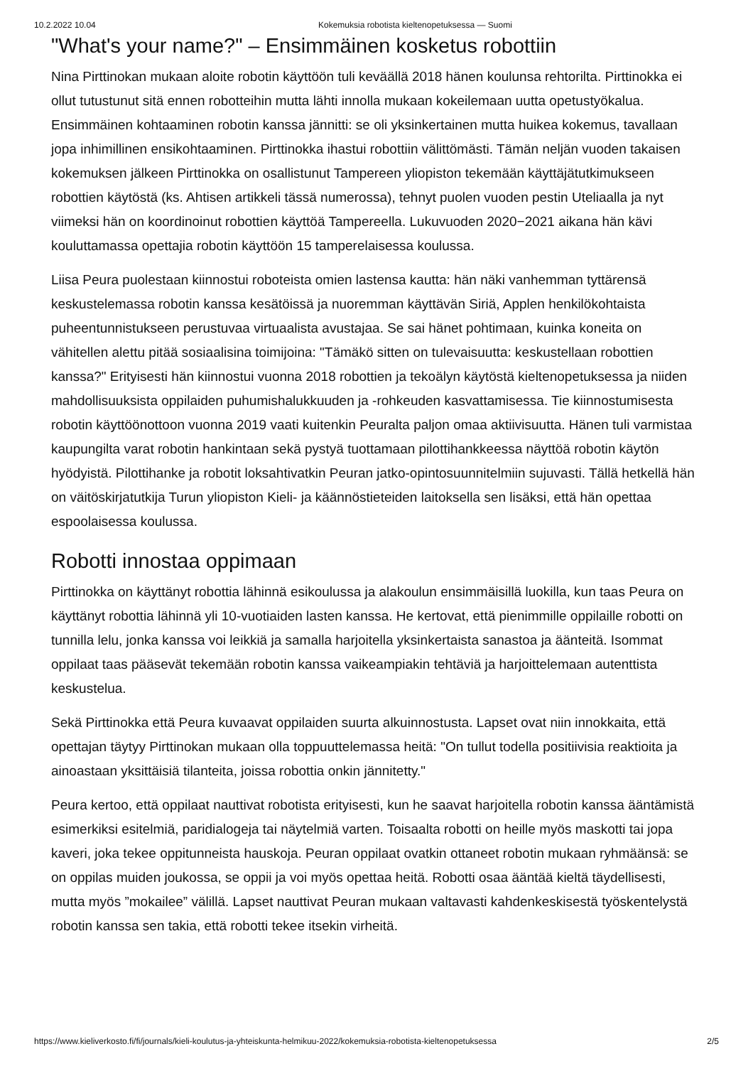10.2.2022 10.04 Kokemuksia robotista kieltenopetuksessa — Suomi
"What's your name?" – Ensimmäinen kosketus robottiin
Nina Pirttinokan mukaan aloite robotin käyttöön tuli keväällä 2018 hänen koulunsa rehtorilta. Pirttinokka ei ollut tutustunut sitä ennen robotteihin mutta lähti innolla mukaan kokeilemaan uutta opetustyökalua. Ensimmäinen kohtaaminen robotin kanssa jännitti: se oli yksinkertainen mutta huikea kokemus, tavallaan jopa inhimillinen ensikohtaaminen. Pirttinokka ihastui robottiin välittömästi. Tämän neljän vuoden takaisen kokemuksen jälkeen Pirttinokka on osallistunut Tampereen yliopiston tekemään käyttäjätutkimukseen robottien käytöstä (ks. Ahtisen artikkeli tässä numerossa), tehnyt puolen vuoden pestin Uteliaalla ja nyt viimeksi hän on koordinoinut robottien käyttöä Tampereella. Lukuvuoden 2020−2021 aikana hän kävi kouluttamassa opettajia robotin käyttöön 15 tamperelaisessa koulussa.
Liisa Peura puolestaan kiinnostui roboteista omien lastensa kautta: hän näki vanhemman tyttärensä keskustelemassa robotin kanssa kesätöissä ja nuoremman käyttävän Siriä, Applen henkilökohtaista puheentunnistukseen perustuvaa virtuaalista avustajaa. Se sai hänet pohtimaan, kuinka koneita on vähitellen alettu pitää sosiaalisina toimijoina: "Tämäkö sitten on tulevaisuutta: keskustellaan robottien kanssa?" Erityisesti hän kiinnostui vuonna 2018 robottien ja tekoälyn käytöstä kieltenopetuksessa ja niiden mahdollisuuksista oppilaiden puhumishalukkuuden ja -rohkeuden kasvattamisessa. Tie kiinnostumisesta robotin käyttöönottoon vuonna 2019 vaati kuitenkin Peuralta paljon omaa aktiivisuutta. Hänen tuli varmistaa kaupungilta varat robotin hankintaan sekä pystyä tuottamaan pilottihankkeessa näyttöä robotin käytön hyödyistä. Pilottihanke ja robotit loksahtivatkin Peuran jatko-opintosuunnitelmiin sujuvasti. Tällä hetkellä hän on väitöskirjatutkija Turun yliopiston Kieli- ja käännöstieteiden laitoksella sen lisäksi, että hän opettaa espoolaisessa koulussa.
Robotti innostaa oppimaan
Pirttinokka on käyttänyt robottia lähinnä esikoulussa ja alakoulun ensimmäisillä luokilla, kun taas Peura on käyttänyt robottia lähinnä yli 10-vuotiaiden lasten kanssa. He kertovat, että pienimmille oppilaille robotti on tunnilla lelu, jonka kanssa voi leikkiä ja samalla harjoitella yksinkertaista sanastoa ja äänteitä. Isommat oppilaat taas pääsevät tekemään robotin kanssa vaikeampiakin tehtäviä ja harjoittelemaan autenttista keskustelua.
Sekä Pirttinokka että Peura kuvaavat oppilaiden suurta alkuinnostusta. Lapset ovat niin innokkaita, että opettajan täytyy Pirttinokan mukaan olla toppuuttelemassa heitä: "On tullut todella positiivisia reaktioita ja ainoastaan yksittäisiä tilanteita, joissa robottia onkin jännitetty."
Peura kertoo, että oppilaat nauttivat robotista erityisesti, kun he saavat harjoitella robotin kanssa ääntämistä esimerkiksi esitelmiä, paridialogeja tai näytelmiä varten. Toisaalta robotti on heille myös maskotti tai jopa kaveri, joka tekee oppitunneista hauskoja. Peuran oppilaat ovatkin ottaneet robotin mukaan ryhmäänsä: se on oppilas muiden joukossa, se oppii ja voi myös opettaa heitä. Robotti osaa ääntää kieltä täydellisesti, mutta myös ”mokailee” välillä. Lapset nauttivat Peuran mukaan valtavasti kahdenkeskisestä työskentelystä robotin kanssa sen takia, että robotti tekee itsekin virheitä.
https://www.kieliverkosto.fi/fi/journals/kieli-koulutus-ja-yhteiskunta-helmikuu-2022/kokemuksia-robotista-kieltenopetuksessa 2/5